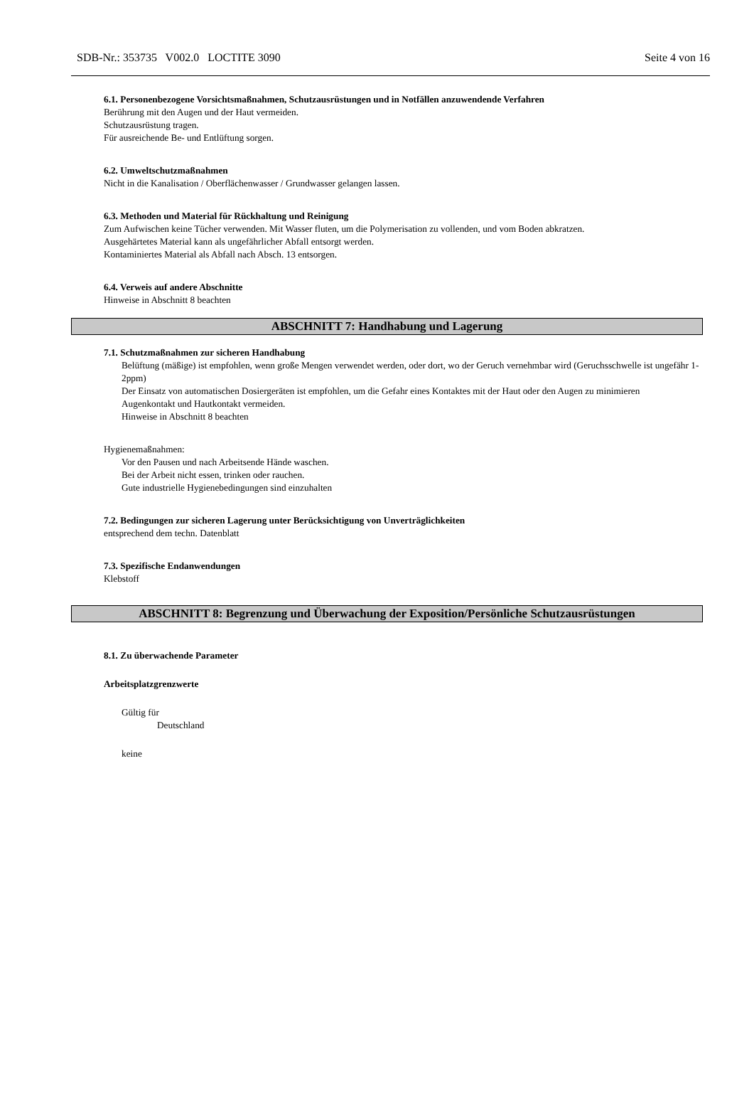SDB-Nr.: 353735 V002.0 LOCTITE 3090 Seite 4 von 16
6.1. Personenbezogene Vorsichtsmaßnahmen, Schutzausrüstungen und in Notfällen anzuwendende Verfahren
Berührung mit den Augen und der Haut vermeiden.
Schutzausrüstung tragen.
Für ausreichende Be- und Entlüftung sorgen.
6.2. Umweltschutzmaßnahmen
Nicht in die Kanalisation / Oberflächenwasser / Grundwasser gelangen lassen.
6.3. Methoden und Material für Rückhaltung und Reinigung
Zum Aufwischen keine Tücher verwenden. Mit Wasser fluten, um die Polymerisation zu vollenden, und vom Boden abkratzen.
Ausgehärtetes Material kann als ungefährlicher Abfall entsorgt werden.
Kontaminiertes Material als Abfall nach Absch. 13 entsorgen.
6.4. Verweis auf andere Abschnitte
Hinweise in Abschnitt 8 beachten
ABSCHNITT 7: Handhabung und Lagerung
7.1. Schutzmaßnahmen zur sicheren Handhabung
Belüftung (mäßige) ist empfohlen, wenn große Mengen verwendet werden, oder dort, wo der Geruch vernehmbar wird (Geruchsschwelle ist ungefähr 1-2ppm)
Der Einsatz von automatischen Dosiergeräten ist empfohlen, um die Gefahr eines Kontaktes mit der Haut oder den Augen zu minimieren
Augenkontakt und Hautkontakt vermeiden.
Hinweise in Abschnitt 8 beachten
Hygienemaßnahmen:
Vor den Pausen und nach Arbeitsende Hände waschen.
Bei der Arbeit nicht essen, trinken oder rauchen.
Gute industrielle Hygienebedingungen sind einzuhalten
7.2. Bedingungen zur sicheren Lagerung unter Berücksichtigung von Unverträglichkeiten
entsprechend dem techn. Datenblatt
7.3. Spezifische Endanwendungen
Klebstoff
ABSCHNITT 8: Begrenzung und Überwachung der Exposition/Persönliche Schutzausrüstungen
8.1. Zu überwachende Parameter
Arbeitsplatzgrenzwerte
Gültig für
Deutschland
keine